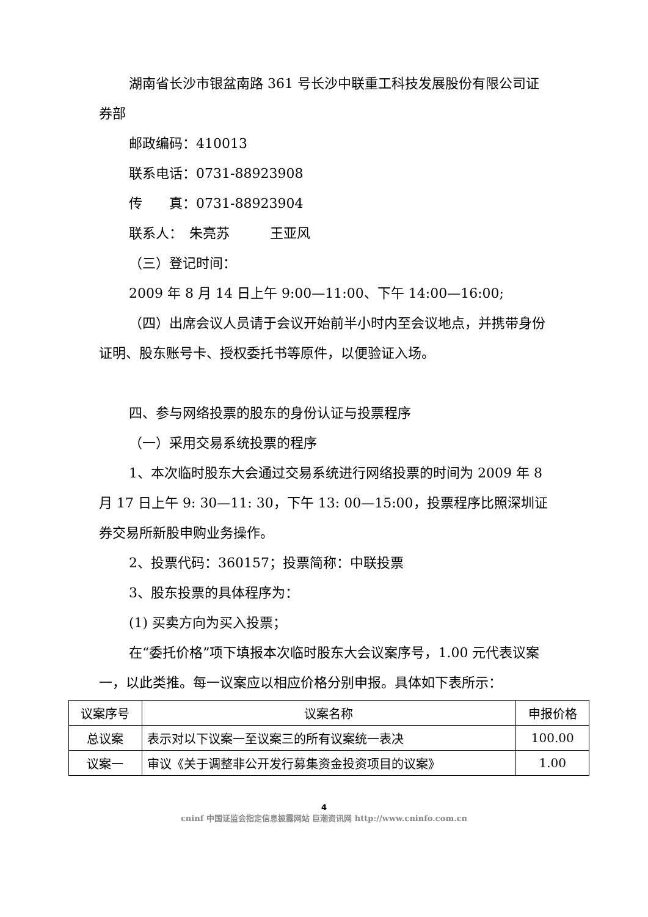湖南省长沙市银盆南路 361 号长沙中联重工科技发展股份有限公司证券部
邮政编码：410013
联系电话：0731-88923908
传　　真：0731-88923904
联系人：　朱亮苏　　　王亚风
（三）登记时间：
2009 年 8 月 14 日上午 9:00—11:00、下午 14:00—16:00;
（四）出席会议人员请于会议开始前半小时内至会议地点，并携带身份证明、股东账号卡、授权委托书等原件，以便验证入场。
四、参与网络投票的股东的身份认证与投票程序
（一）采用交易系统投票的程序
1、本次临时股东大会通过交易系统进行网络投票的时间为 2009 年 8 月 17 日上午 9: 30—11: 30，下午 13: 00—15:00，投票程序比照深圳证券交易所新股申购业务操作。
2、投票代码：360157；投票简称：中联投票
3、股东投票的具体程序为：
(1) 买卖方向为买入投票；
在“委托价格”项下填报本次临时股东大会议案序号，1.00 元代表议案一，以此类推。每一议案应以相应价格分别申报。具体如下表所示：
| 议案序号 | 议案名称 | 申报价格 |
| --- | --- | --- |
| 总议案 | 表示对以下议案一至议案三的所有议案统一表决 | 100.00 |
| 议案一 | 审议《关于调整非公开发行募集资金投资项目的议案》 | 1.00 |
4
cninf 中国证监会指定信息披露网站 巨潮资讯网 http://www.cninfo.com.cn